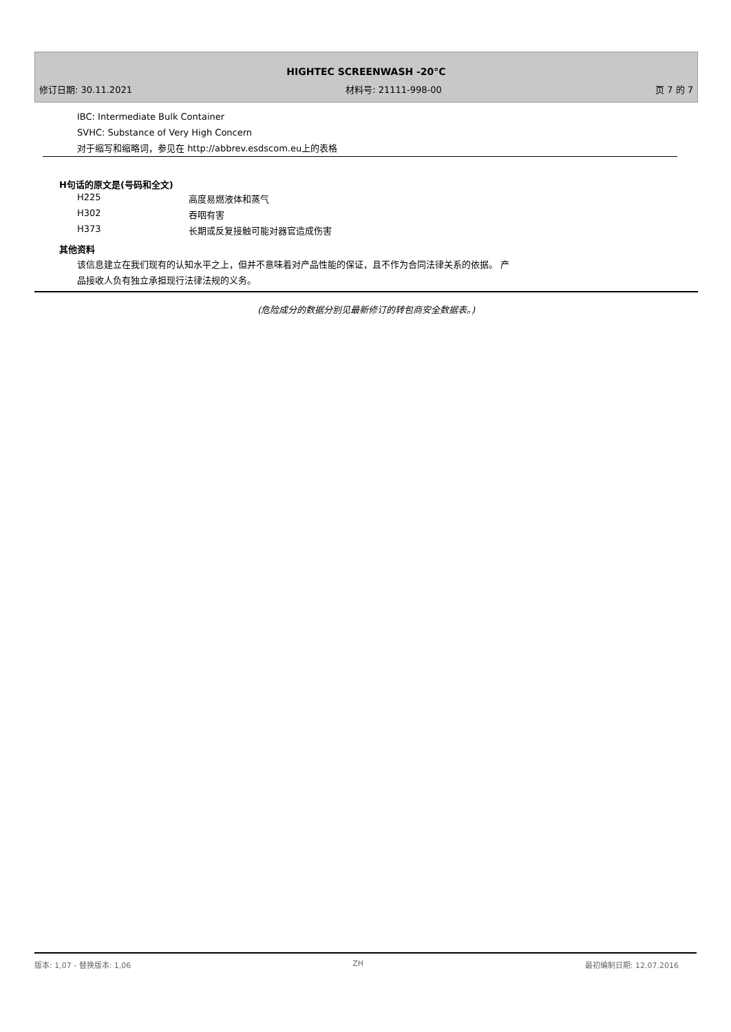HIGHTEC SCREENWASH -20°C
修订日期: 30.11.2021 材料号: 21111-998-00 页 7 的 7
IBC: Intermediate Bulk Container
SVHC: Substance of Very High Concern
对于缩写和缩略词，参见在 http://abbrev.esdscom.eu上的表格
H句话的原文是(号码和全文)
| H225 | 高度易燃液体和蒸气 |
| H302 | 吞咽有害 |
| H373 | 长期或反复接触可能对器官造成伤害 |
其他资料
该信息建立在我们现有的认知水平之上，但并不意味着对产品性能的保证，且不作为合同法律关系的依据。 产
品接收人负有独立承担现行法律法规的义务。
(危险成分的数据分别见最新修订的转包商安全数据表。)
版本: 1,07 - 替换版本: 1,06 ZH 最初编制日期: 12.07.2016